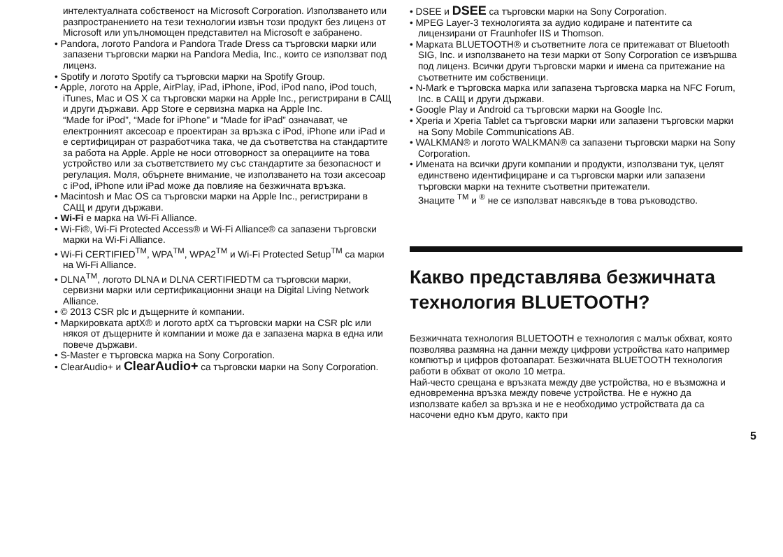интелектуалната собственост на Microsoft Corporation. Използването или разпространението на тези технологии извън този продукт без лиценз от Microsoft или упълномощен представител на Microsoft е забранено.
• Pandora, логото Pandora и Pandora Trade Dress са търговски марки или запазени търговски марки на Pandora Media, Inc., които се използват под лиценз.
• Spotify и логото Spotify са търговски марки на Spotify Group.
• Apple, логото на Apple, AirPlay, iPad, iPhone, iPod, iPod nano, iPod touch, iTunes, Mac и OS X са търговски марки на Apple Inc., регистрирани в САЩ и други държави. App Store е сервизна марка на Apple Inc.
“Made for iPod”, “Made for iPhone” и “Made for iPad” означават, че електронният аксесоар е проектиран за връзка с iPod, iPhone или iPad и е сертифициран от разработчика така, че да съответства на стандартите за работа на Apple. Apple не носи отговорност за операциите на това устройство или за съответствието му със стандартите за безопасност и регулация. Моля, обърнете внимание, че използването на този аксесоар с iPod, iPhone или iPad може да повлияе на безжичната връзка.
• Macintosh и Mac OS са търговски марки на Apple Inc., регистрирани в САЩ и други държави.
• Wi‑Fi е марка на Wi-Fi Alliance.
• Wi-Fi®, Wi-Fi Protected Access® и Wi-Fi Alliance® са запазени търговски марки на Wi-Fi Alliance.
• Wi-Fi CERTIFIED<sup>TM</sup>, WPA<sup>TM</sup>, WPA2<sup>TM</sup> и Wi-Fi Protected Setup<sup>TM</sup> са марки на Wi-Fi Alliance.
• DLNA<sup>TM</sup>, логото DLNA и DLNA CERTIFIEDTM са търговски марки, сервизни марки или сертификационни знаци на Digital Living Network Alliance.
• © 2013 CSR plc и дъщерните ѝ компании.
• Маркировката aptX® и логото aptX са търговски марки на CSR plc или някоя от дъщерните ѝ компании и може да е запазена марка в една или повече държави.
• S-Master е търговска марка на Sony Corporation.
• ClearAudio+ и ClearAudio+ са търговски марки на Sony Corporation.
• DSEE и DSEE са търговски марки на Sony Corporation.
• MPEG Layer-3 технологията за аудио кодиране и патентите са лицензирани от Fraunhofer IIS и Thomson.
• Марката BLUETOOTH® и съответните лога се притежават от Bluetooth SIG, Inc. и използването на тези марки от Sony Corporation се извършва под лиценз. Всички други търговски марки и имена са притежание на съответните им собственици.
• N-Mark е търговска марка или запазена търговска марка на NFC Forum, Inc. в САЩ и други държави.
• Google Play и Android са търговски марки на Google Inc.
• Xperia и Xperia Tablet са търговски марки или запазени търговски марки на Sony Mobile Communications AB.
• WALKMAN® и логото WALKMAN® са запазени търговски марки на Sony Corporation.
• Имената на всички други компании и продукти, използвани тук, целят единствено идентифициране и са търговски марки или запазени търговски марки на техните съответни притежатели.
Знаците <sup>TM</sup> и <sup>®</sup> не се използват навсякъде в това ръководство.
Какво представлява безжичната технология BLUETOOTH?
Безжичната технология BLUETOOTH е технология с малък обхват, която позволява размяна на данни между цифрови устройства като например компютър и цифров фотоапарат. Безжичната BLUETOOTH технология работи в обхват от около 10 метра.
Най-често срещана е връзката между две устройства, но е възможна и едновременна връзка между повече устройства. Не е нужно да използвате кабел за връзка и не е необходимо устройствата да са насочени едно към друго, както при
5